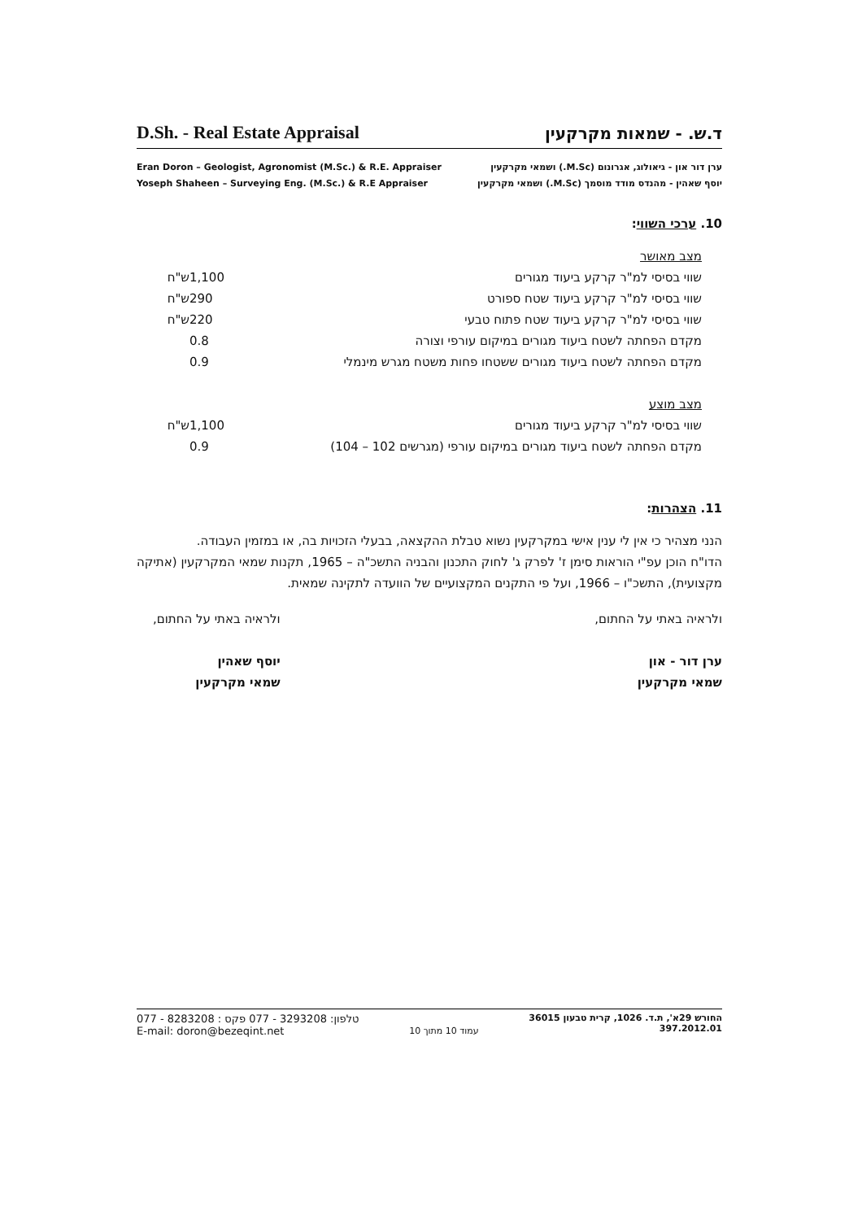D.Sh. - Real Estate Appraisal ד.ש. - שמאות מקרקעין
Eran Doron – Geologist, Agronomist (M.Sc.) & R.E. Appraiser
Yoseph Shaheen – Surveying Eng. (M.Sc.) & R.E Appraiser
ערן דור און - גיאולוג, אגרונום (M.Sc.) ושמאי מקרקעין
יוסף שאהין - מהנדס מודד מוסמך (M.Sc.) ושמאי מקרקעין
10. ערכי השווי:
| מצב מאושר | | |
| שווי בסיסי למ"ר קרקע ביעוד מגורים | 1,100 | ש"ח |
| שווי בסיסי למ"ר קרקע ביעוד שטח ספורט | 290 | ש"ח |
| שווי בסיסי למ"ר קרקע ביעוד שטח פתוח טבעי | 220 | ש"ח |
| מקדם הפחתה לשטח ביעוד מגורים במיקום עורפי וצורה | 0.8 | |
| מקדם הפחתה לשטח ביעוד מגורים ששטחו פחות משטח מגרש מינמלי | 0.9 | |
| מצב מוצע | | |
| שווי בסיסי למ"ר קרקע ביעוד מגורים | 1,100 | ש"ח |
| מקדם הפחתה לשטח ביעוד מגורים במיקום עורפי (מגרשים 102 – 104) | 0.9 | |
11. הצהרות:
הנני מצהיר כי אין לי ענין אישי במקרקעין נשוא טבלת ההקצאה, בבעלי הזכויות בה, או במזמין העבודה.
הדו"ח הוכן עפ"י הוראות סימן ז' לפרק ג' לחוק התכנון והבניה התשכ"ה – 1965, תקנות שמאי המקרקעין (אתיקה מקצועית), התשכ"ו – 1966, ועל פי התקנים המקצועיים של הוועדה לתקינה שמאית.
ולראיה באתי על החתום,
ערן דור - און
שמאי מקרקעין
ולראיה באתי על החתום,
יוסף שאהין
שמאי מקרקעין
077 - 8283208 : טלפון: 3293208 - 077 פקס
E-mail: doron@bezeqint.net
עמוד 10 מתוך 10
החורש 29א', ת.ד. 1026, קרית טבעון 36015
397.2012.01